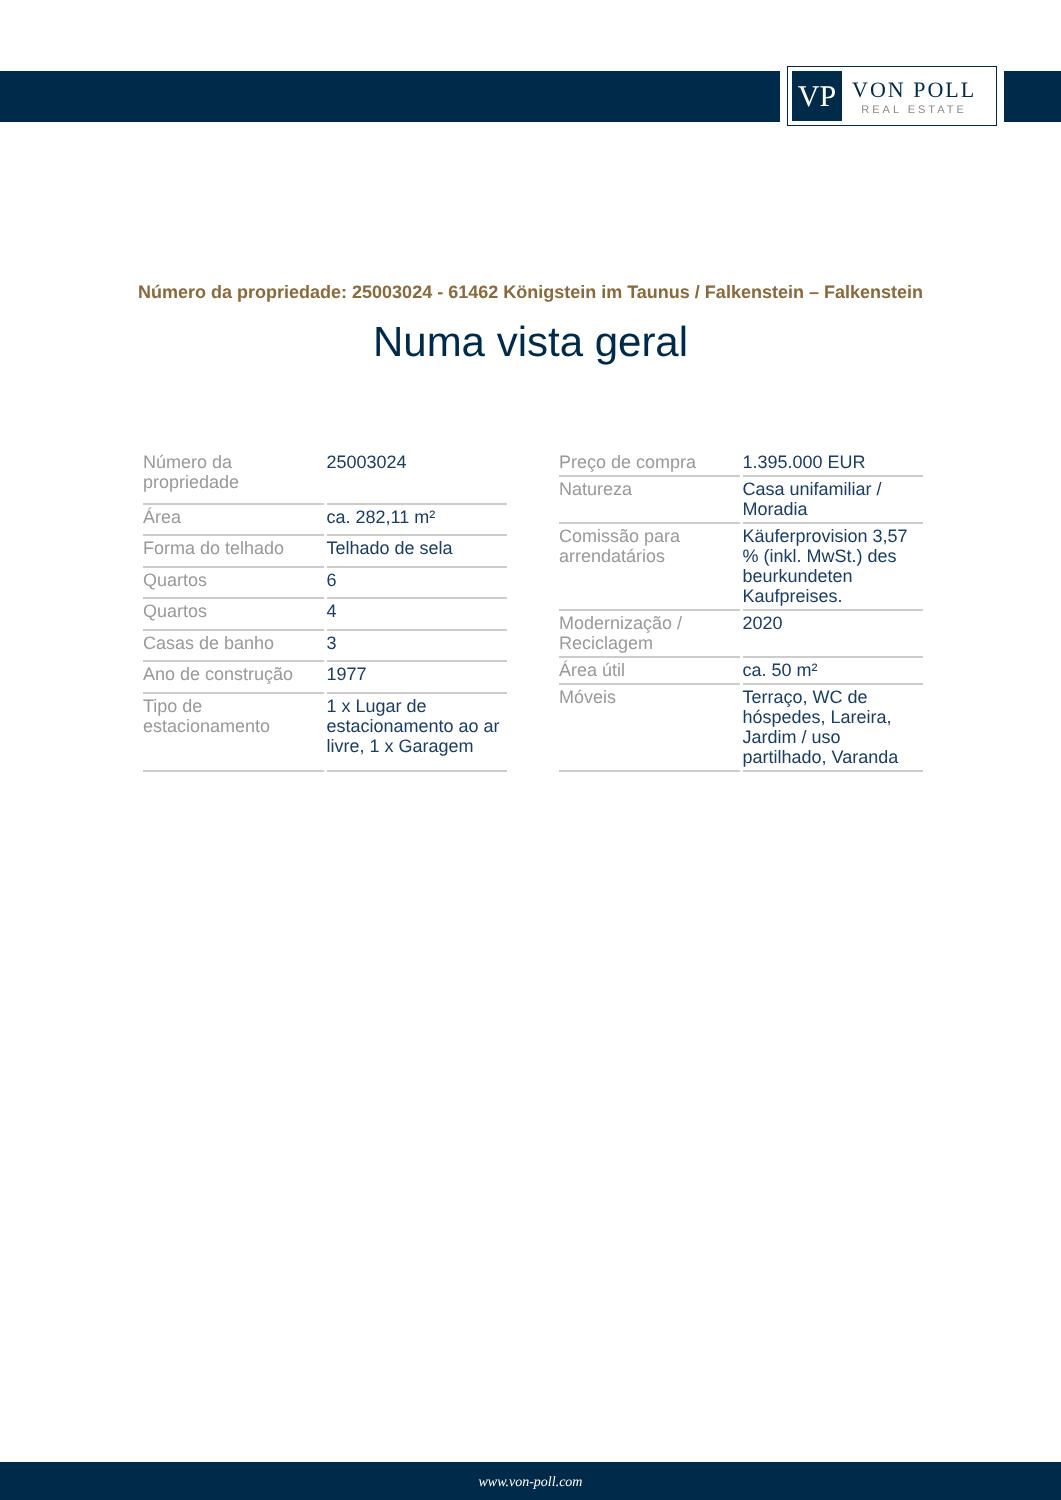VP
VON POLL
REAL ESTATE
Número da propriedade: 25003024 - 61462 Königstein im Taunus / Falkenstein – Falkenstein
Numa vista geral
| Número da propriedade | 25003024 |
| Área | ca. 282,11 m² |
| Forma do telhado | Telhado de sela |
| Quartos | 6 |
| Quartos | 4 |
| Casas de banho | 3 |
| Ano de construção | 1977 |
| Tipo de estacionamento | 1 x Lugar de estacionamento ao ar livre, 1 x Garagem |
| Preço de compra | 1.395.000 EUR |
| Natureza | Casa unifamiliar / Moradia |
| Comissão para arrendatários | Käuferprovision 3,57 % (inkl. MwSt.) des beurkundeten Kaufpreises. |
| Modernização / Reciclagem | 2020 |
| Área útil | ca. 50 m² |
| Móveis | Terraço, WC de hóspedes, Lareira, Jardim / uso partilhado, Varanda |
www.von-poll.com